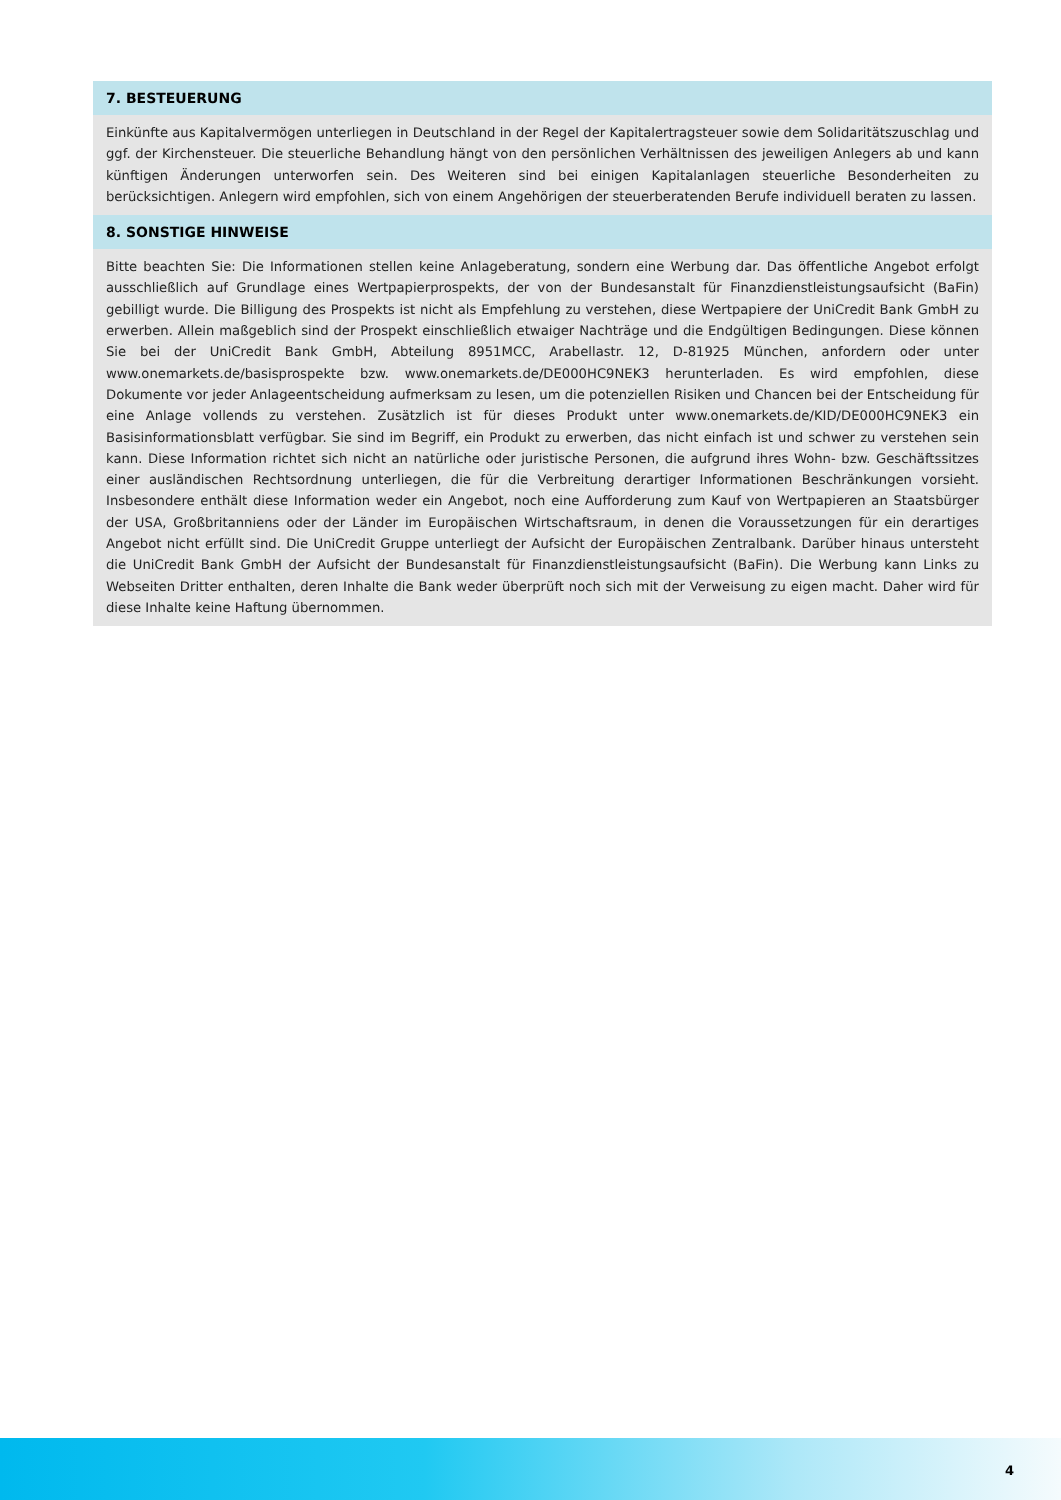7. BESTEUERUNG
Einkünfte aus Kapitalvermögen unterliegen in Deutschland in der Regel der Kapitalertragsteuer sowie dem Solidaritätszuschlag und ggf. der Kirchensteuer. Die steuerliche Behandlung hängt von den persönlichen Verhältnissen des jeweiligen Anlegers ab und kann künftigen Änderungen unterworfen sein. Des Weiteren sind bei einigen Kapitalanlagen steuerliche Besonderheiten zu berücksichtigen. Anlegern wird empfohlen, sich von einem Angehörigen der steuerberatenden Berufe individuell beraten zu lassen.
8. SONSTIGE HINWEISE
Bitte beachten Sie: Die Informationen stellen keine Anlageberatung, sondern eine Werbung dar. Das öffentliche Angebot erfolgt ausschließlich auf Grundlage eines Wertpapierprospekts, der von der Bundesanstalt für Finanzdienstleistungsaufsicht (BaFin) gebilligt wurde. Die Billigung des Prospekts ist nicht als Empfehlung zu verstehen, diese Wertpapiere der UniCredit Bank GmbH zu erwerben. Allein maßgeblich sind der Prospekt einschließlich etwaiger Nachträge und die Endgültigen Bedingungen. Diese können Sie bei der UniCredit Bank GmbH, Abteilung 8951MCC, Arabellastr. 12, D-81925 München, anfordern oder unter www.onemarkets.de/basisprospekte bzw. www.onemarkets.de/DE000HC9NEK3 herunterladen. Es wird empfohlen, diese Dokumente vor jeder Anlageentscheidung aufmerksam zu lesen, um die potenziellen Risiken und Chancen bei der Entscheidung für eine Anlage vollends zu verstehen. Zusätzlich ist für dieses Produkt unter www.onemarkets.de/KID/DE000HC9NEK3 ein Basisinformationsblatt verfügbar. Sie sind im Begriff, ein Produkt zu erwerben, das nicht einfach ist und schwer zu verstehen sein kann. Diese Information richtet sich nicht an natürliche oder juristische Personen, die aufgrund ihres Wohn- bzw. Geschäftssitzes einer ausländischen Rechtsordnung unterliegen, die für die Verbreitung derartiger Informationen Beschränkungen vorsieht. Insbesondere enthält diese Information weder ein Angebot, noch eine Aufforderung zum Kauf von Wertpapieren an Staatsbürger der USA, Großbritanniens oder der Länder im Europäischen Wirtschaftsraum, in denen die Voraussetzungen für ein derartiges Angebot nicht erfüllt sind. Die UniCredit Gruppe unterliegt der Aufsicht der Europäischen Zentralbank. Darüber hinaus untersteht die UniCredit Bank GmbH der Aufsicht der Bundesanstalt für Finanzdienstleistungsaufsicht (BaFin). Die Werbung kann Links zu Webseiten Dritter enthalten, deren Inhalte die Bank weder überprüft noch sich mit der Verweisung zu eigen macht. Daher wird für diese Inhalte keine Haftung übernommen.
4